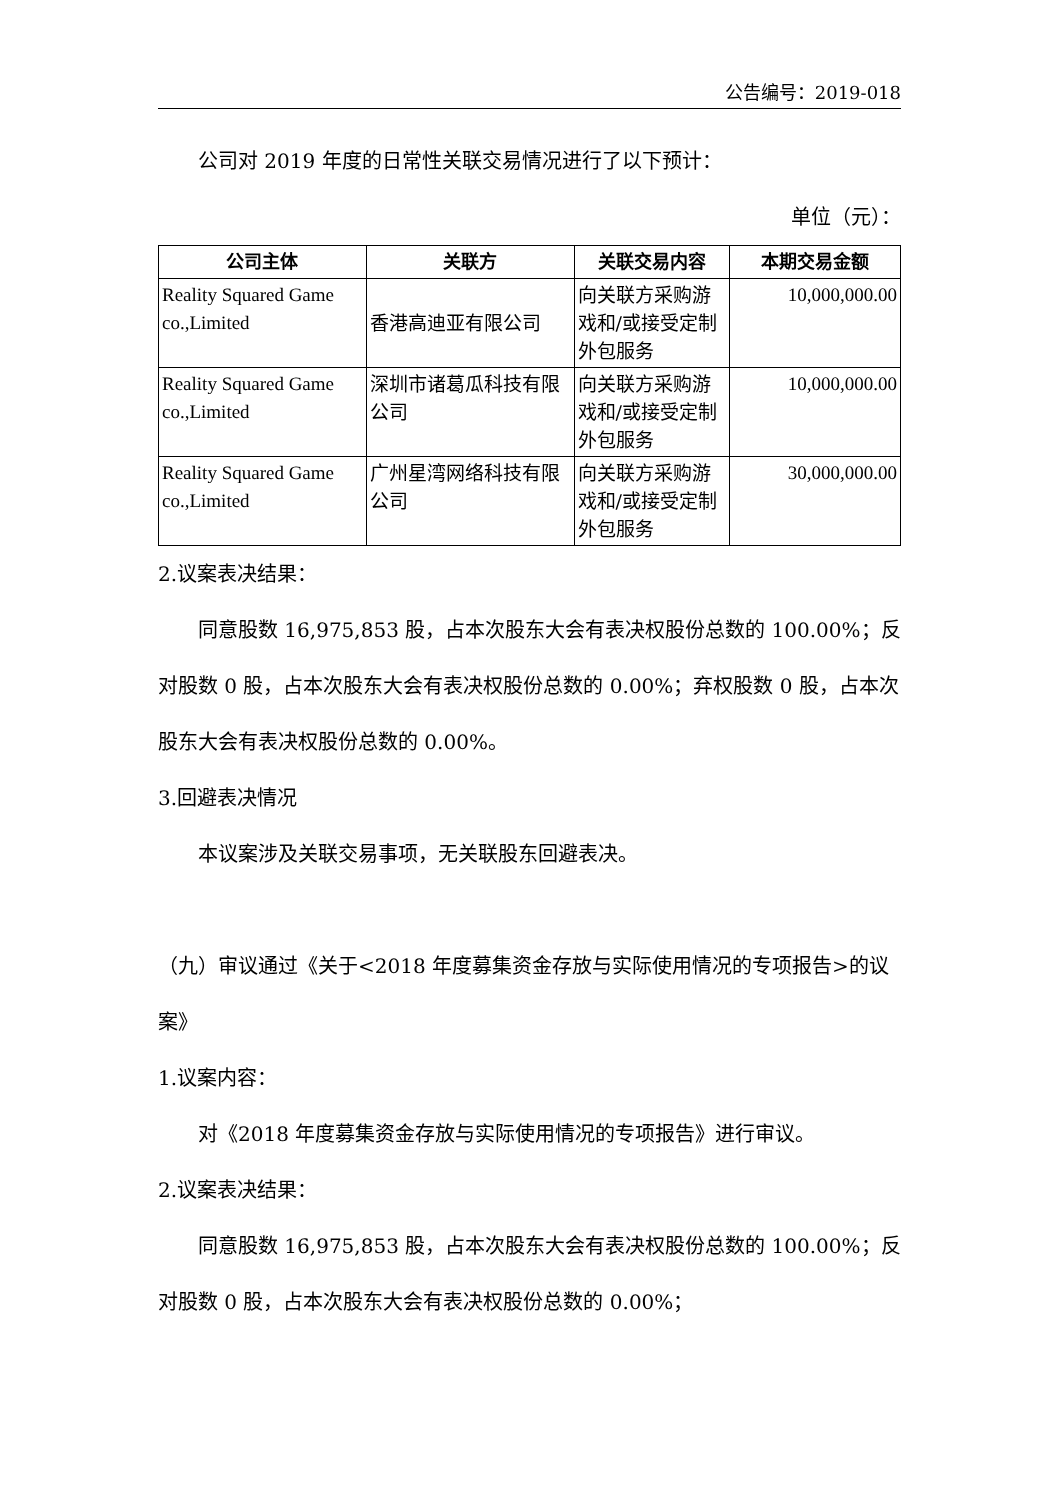公告编号：2019-018
公司对 2019 年度的日常性关联交易情况进行了以下预计：
单位（元）：
| 公司主体 | 关联方 | 关联交易内容 | 本期交易金额 |
| --- | --- | --- | --- |
| Reality Squared Game co.,Limited | 香港高迪亚有限公司 | 向关联方采购游戏和/或接受定制外包服务 | 10,000,000.00 |
| Reality Squared Game co.,Limited | 深圳市诸葛瓜科技有限公司 | 向关联方采购游戏和/或接受定制外包服务 | 10,000,000.00 |
| Reality Squared Game co.,Limited | 广州星湾网络科技有限公司 | 向关联方采购游戏和/或接受定制外包服务 | 30,000,000.00 |
2.议案表决结果：
同意股数 16,975,853 股，占本次股东大会有表决权股份总数的 100.00%；反对股数 0 股，占本次股东大会有表决权股份总数的 0.00%；弃权股数 0 股，占本次股东大会有表决权股份总数的 0.00%。
3.回避表决情况
本议案涉及关联交易事项，无关联股东回避表决。
（九）审议通过《关于<2018 年度募集资金存放与实际使用情况的专项报告>的议案》
1.议案内容：
对《2018 年度募集资金存放与实际使用情况的专项报告》进行审议。
2.议案表决结果：
同意股数 16,975,853 股，占本次股东大会有表决权股份总数的 100.00%；反对股数 0 股，占本次股东大会有表决权股份总数的 0.00%；